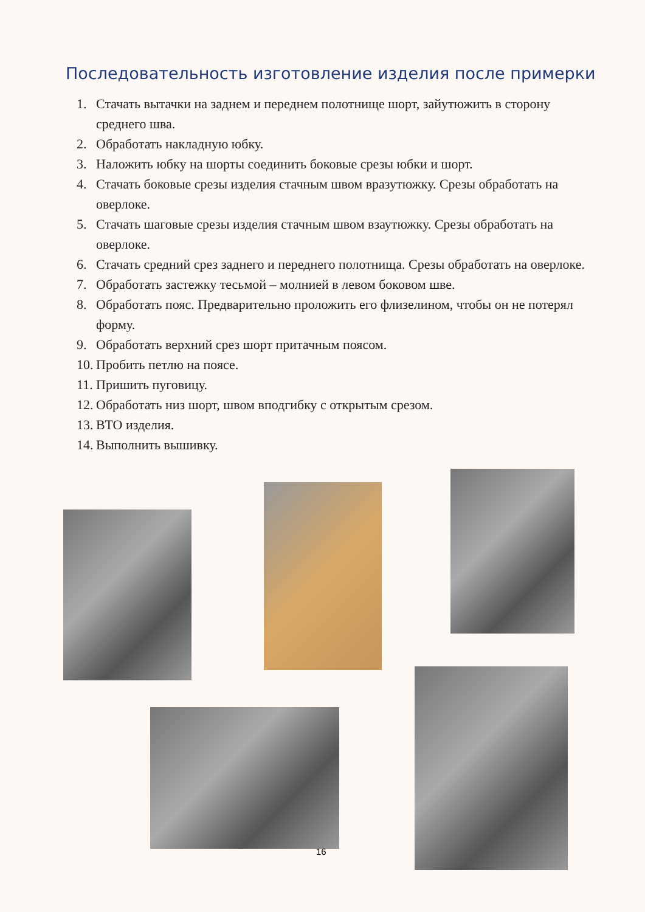Последовательность изготовление изделия после примерки
1. Стачать вытачки на заднем и переднем полотнище шорт, зайутюжить в сторону среднего шва.
2. Обработать накладную юбку.
3. Наложить юбку на шорты соединить боковые срезы юбки и шорт.
4. Стачать боковые срезы изделия стачным швом вразутюжку. Срезы обработать на оверлоке.
5. Стачать шаговые срезы изделия стачным швом взаутюжку. Срезы обработать на оверлоке.
6. Стачать средний срез заднего и переднего полотнища. Срезы обработать на оверлоке.
7. Обработать застежку тесьмой – молнией в левом боковом шве.
8. Обработать пояс. Предварительно проложить его флизелином, чтобы он не потерял форму.
9. Обработать верхний срез шорт притачным поясом.
10. Пробить петлю на поясе.
11. Пришить пуговицу.
12. Обработать низ шорт, швом вподгибку с открытым срезом.
13. ВТО изделия.
14. Выполнить вышивку.
16